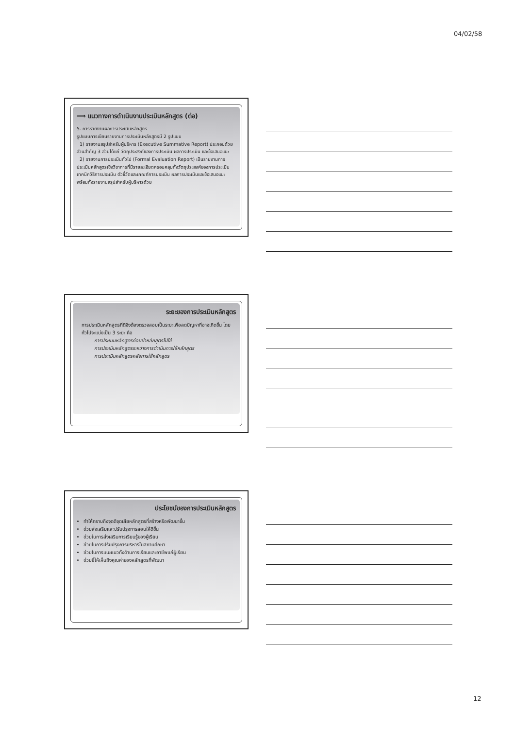04/02/58
⟹ แนวทางการดำเนินงานประเมินหลักสูตร (ต่อ)
5. การรายงานผลการประเมินหลักสูตร
รูปแบบการเขียนรายงานการประเมินหลักสูตรมี 2 รูปแบบ
1) รายงานสรุปสำหรับผู้บริหาร (Executive Summative Report) ประกอบด้วยส่วนสำคัญ 3 ส่วนได้แก่ วัตถุประสงค์ของการประเมิน ผลการประเมิน และข้อเสนอแนะ
2) รายงานการประเมินทั่วไป (Formal Evaluation Report) เป็นรายงานการประเมินหลักสูตรเชิงวิชาการที่มีรายละเอียดครอบคลุมทั้งวัตถุประสงค์ของการประเมิน เทคนิควิธีการประเมิน ตัวชี้วัดและเกณฑ์การประเมิน ผลการประเมินและข้อเสนอแนะ พร้อมทั้งรายงานสรุปสำหรับผู้บริหารด้วย
ระยะของการประเมินหลักสูตร
การประเมินหลักสูตรที่ดีจึงต้องตรวจสอบเป็นระยะเพื่อลดปัญหาที่อาจเกิดขึ้น โดยทั่วไปจะแบ่งเป็น 3 ระยะ คือ
การประเมินหลักสูตรก่อนนำหลักสูตรไปใช้
การประเมินหลักสูตรระหว่างการดำเนินการใช้หลักสูตร
การประเมินหลักสูตรหลังการใช้หลักสูตร
ประโยชน์ของการประเมินหลักสูตร
ทำให้ทราบถึงจุดดีจุดเสียหลักสูตรที่สร้างหรือพัฒนาขึ้น
ช่วยส่งเสริมและปรับปรุงการสอนให้ดีขึ้น
ช่วยในการส่งเสริมการเรียนรู้ของผู้เรียน
ช่วยในการปรับปรุงการบริหารในสถานศึกษา
ช่วยในการแนะแนวทั้งด้านการเรียนและอาชีพแก่ผู้เรียน
ช่วยชี้ให้เห็นถึงคุณค่าของหลักสูตรที่พัฒนา
12